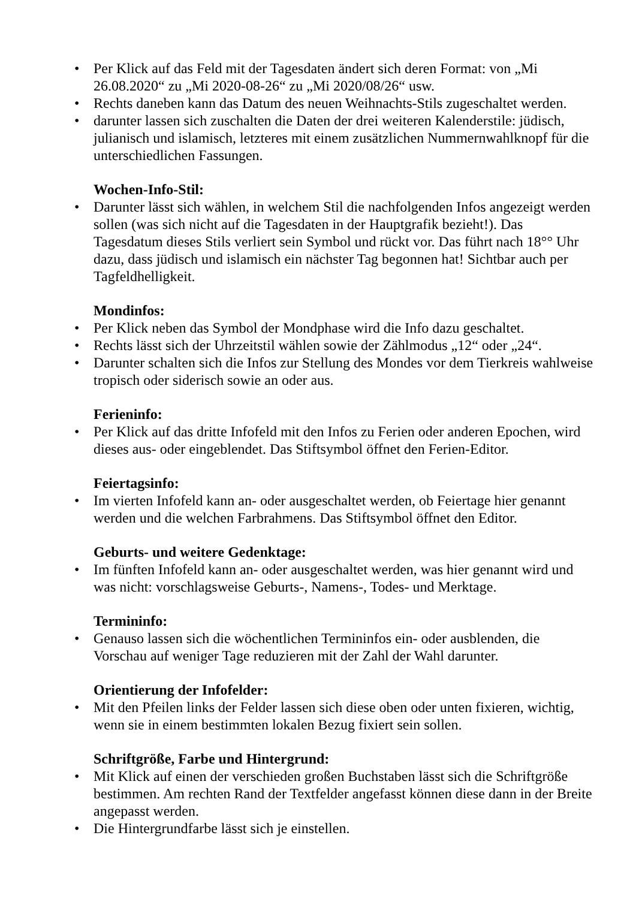• Per Klick auf das Feld mit der Tagesdaten ändert sich deren Format: von „Mi 26.08.2020“ zu „Mi 2020-08-26“ zu „Mi 2020/08/26“ usw.
• Rechts daneben kann das Datum des neuen Weihnachts-Stils zugeschaltet werden.
• darunter lassen sich zuschalten die Daten der drei weiteren Kalenderstile: jüdisch, julianisch und islamisch, letzteres mit einem zusätzlichen Nummernwahlknopf für die unterschiedlichen Fassungen.
Wochen-Info-Stil:
• Darunter lässt sich wählen, in welchem Stil die nachfolgenden Infos angezeigt werden sollen (was sich nicht auf die Tagesdaten in der Hauptgrafik bezieht!). Das Tagesdatum dieses Stils verliert sein Symbol und rückt vor. Das führt nach 18°° Uhr dazu, dass jüdisch und islamisch ein nächster Tag begonnen hat! Sichtbar auch per Tagfeldhelligkeit.
Mondinfos:
• Per Klick neben das Symbol der Mondphase wird die Info dazu geschaltet.
• Rechts lässt sich der Uhrzeitstil wählen sowie der Zählmodus „12“ oder „24“.
• Darunter schalten sich die Infos zur Stellung des Mondes vor dem Tierkreis wahlweise tropisch oder siderisch sowie an oder aus.
Ferieninfo:
• Per Klick auf das dritte Infofeld mit den Infos zu Ferien oder anderen Epochen, wird dieses aus- oder eingeblendet. Das Stiftsymbol öffnet den Ferien-Editor.
Feiertagsinfo:
• Im vierten Infofeld kann an- oder ausgeschaltet werden, ob Feiertage hier genannt werden und die welchen Farbrahmens. Das Stiftsymbol öffnet den Editor.
Geburts- und weitere Gedenktage:
• Im fünften Infofeld kann an- oder ausgeschaltet werden, was hier genannt wird und was nicht: vorschlagsweise Geburts-, Namens-, Todes- und Merktage.
Termininfo:
• Genauso lassen sich die wöchentlichen Termininfos ein- oder ausblenden, die Vorschau auf weniger Tage reduzieren mit der Zahl der Wahl darunter.
Orientierung der Infofelder:
• Mit den Pfeilen links der Felder lassen sich diese oben oder unten fixieren, wichtig, wenn sie in einem bestimmten lokalen Bezug fixiert sein sollen.
Schriftgröße, Farbe und Hintergrund:
• Mit Klick auf einen der verschieden großen Buchstaben lässt sich die Schriftgröße bestimmen. Am rechten Rand der Textfelder angefasst können diese dann in der Breite angepasst werden.
• Die Hintergrundfarbe lässt sich je einstellen.